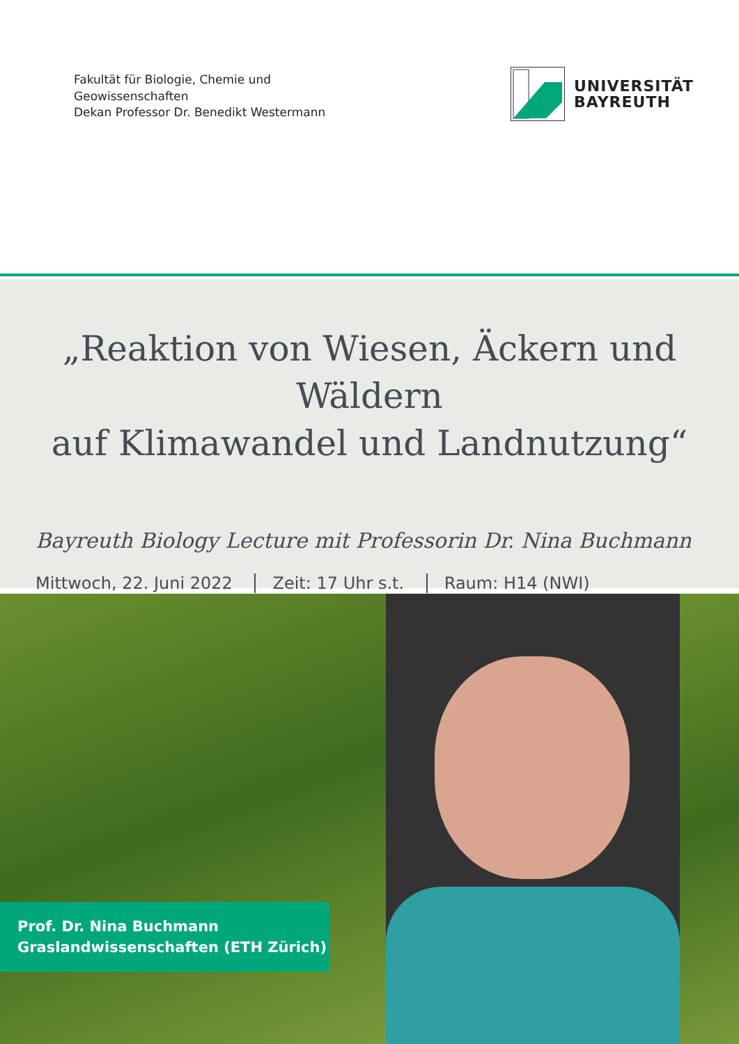Fakultät für Biologie, Chemie und
Geowissenschaften
Dekan Professor Dr. Benedikt Westermann
UNIVERSITÄT
BAYREUTH
„Reaktion von Wiesen, Äckern und Wäldern
auf Klimawandel und Landnutzung“
Bayreuth Biology Lecture mit Professorin Dr. Nina Buchmann
Mittwoch, 22. Juni 2022 Zeit: 17 Uhr s.t. Raum: H14 (NWI)
Prof. Dr. Nina Buchmann
Graslandwissenschaften (ETH Zürich)